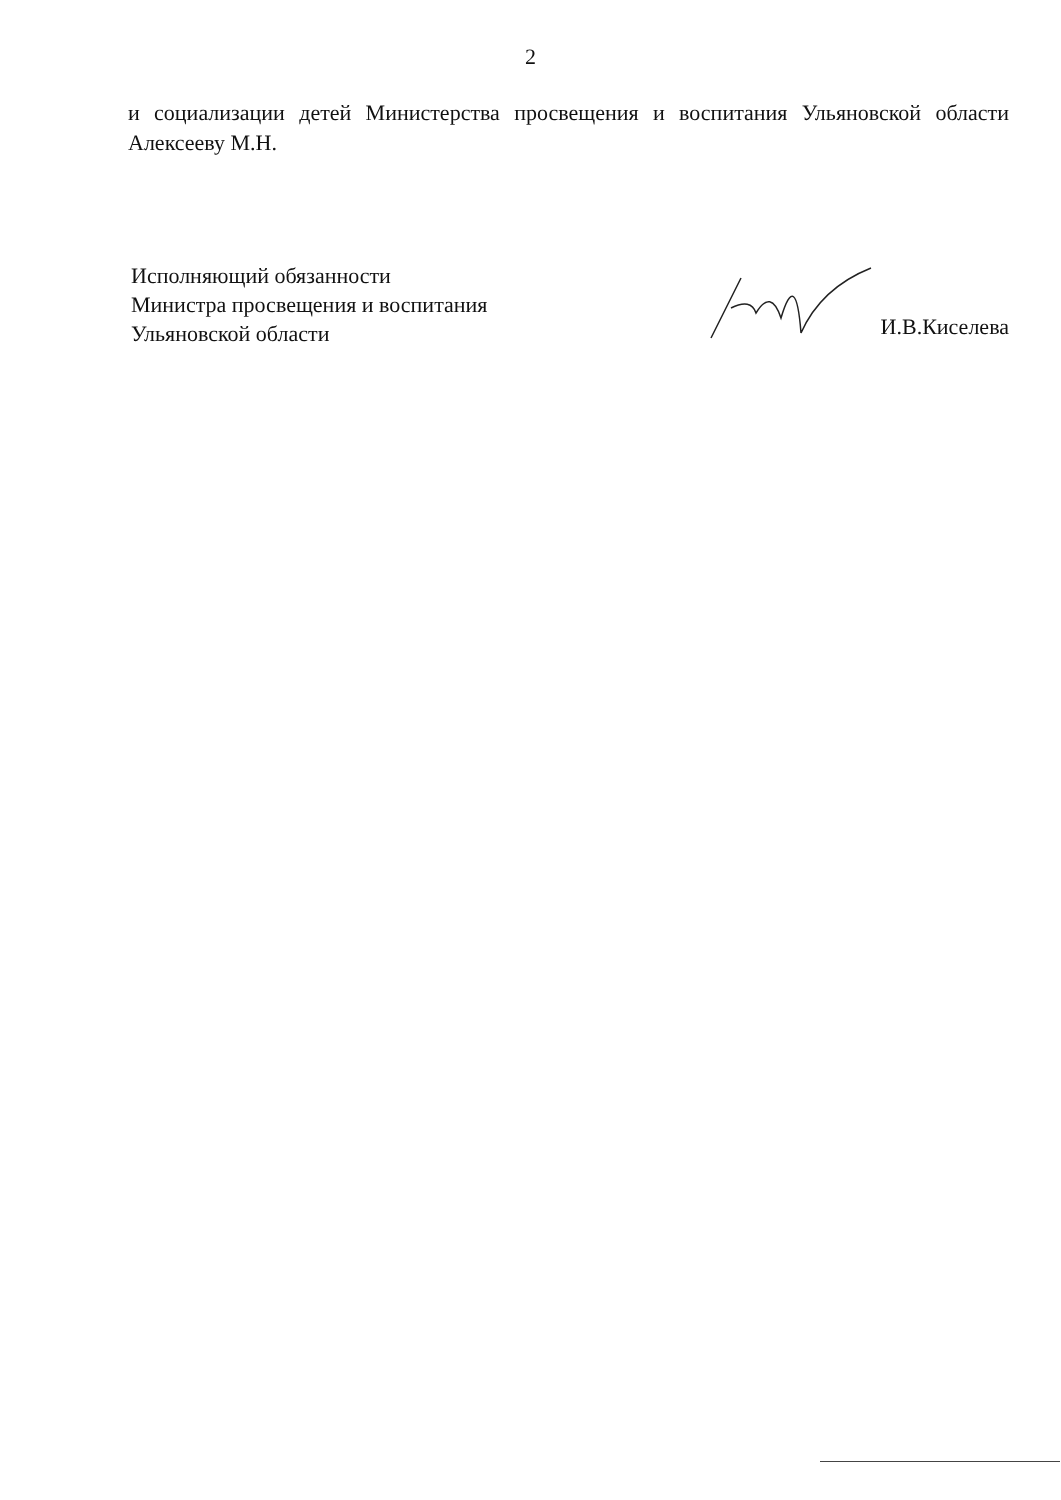2
и социализации детей Министерства просвещения и воспитания Ульяновской области Алексееву М.Н.
Исполняющий обязанности
Министра просвещения и воспитания
Ульяновской области
И.В.Киселева